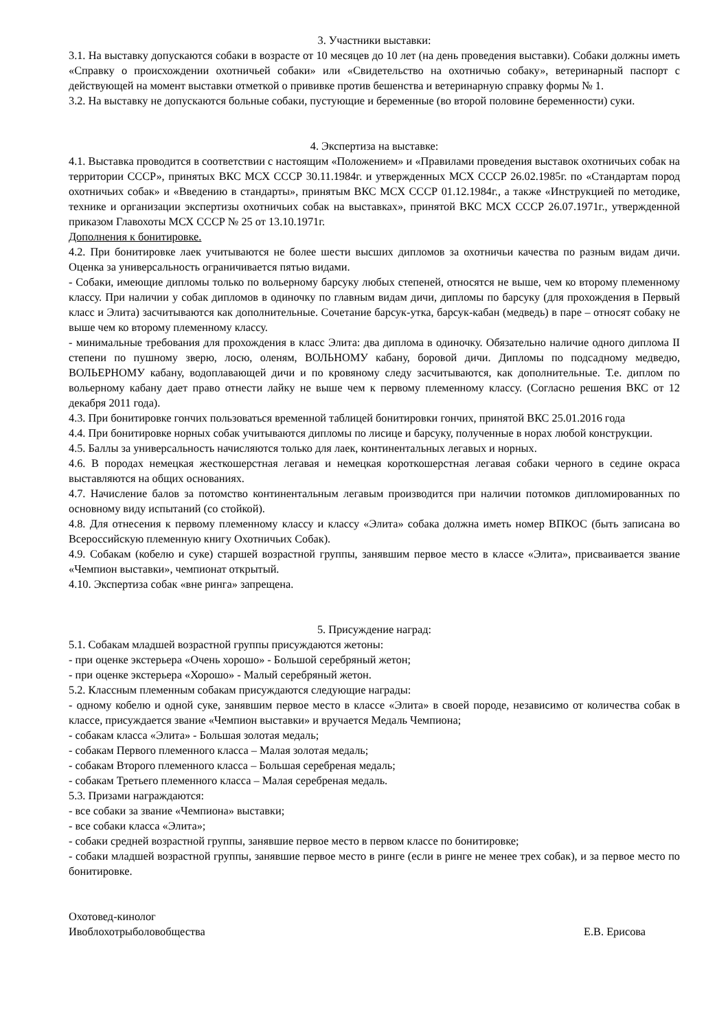3. Участники выставки:
3.1. На выставку допускаются собаки в возрасте от 10 месяцев до 10 лет (на день проведения выставки). Собаки должны иметь «Справку о происхождении охотничьей собаки» или «Свидетельство на охотничью собаку», ветеринарный паспорт с действующей на момент выставки отметкой о прививке против бешенства и ветеринарную справку формы № 1.
3.2. На выставку не допускаются больные собаки, пустующие и беременные (во второй половине беременности) суки.
4. Экспертиза на выставке:
4.1. Выставка проводится в соответствии с настоящим «Положением» и «Правилами проведения выставок охотничьих собак на территории СССР», принятых ВКС МСХ СССР 30.11.1984г. и утвержденных МСХ СССР 26.02.1985г. по «Стандартам пород охотничьих собак» и «Введению в стандарты», принятым ВКС МСХ СССР 01.12.1984г., а также «Инструкцией по методике, технике и организации экспертизы охотничьих собак на выставках», принятой ВКС МСХ СССР 26.07.1971г., утвержденной приказом Главохоты МСХ СССР № 25 от 13.10.1971г.
Дополнения к бонитировке.
4.2. При бонитировке лаек учитываются не более шести высших дипломов за охотничьи качества по разным видам дичи. Оценка за универсальность ограничивается пятью видами.
- Собаки, имеющие дипломы только по вольерному барсуку любых степеней, относятся не выше, чем ко второму племенному классу. При наличии у собак дипломов в одиночку по главным видам дичи, дипломы по барсуку (для прохождения в Первый класс и Элита) засчитываются как дополнительные. Сочетание барсук-утка, барсук-кабан (медведь) в паре – относят собаку не выше чем ко второму племенному классу.
- минимальные требования для прохождения в класс Элита: два диплома в одиночку. Обязательно наличие одного диплома II степени по пушному зверю, лосю, оленям, ВОЛЬНОМУ кабану, боровой дичи. Дипломы по подсадному медведю, ВОЛЬЕРНОМУ кабану, водоплавающей дичи и по кровяному следу засчитываются, как дополнительные. Т.е. диплом по вольерному кабану дает право отнести лайку не выше чем к первому племенному классу. (Согласно решения ВКС от 12 декабря 2011 года).
4.3. При бонитировке гончих пользоваться временной таблицей бонитировки гончих, принятой ВКС 25.01.2016 года
4.4. При бонитировке норных собак учитываются дипломы по лисице и барсуку, полученные в норах любой конструкции.
4.5. Баллы за универсальность начисляются только для лаек, континентальных легавых и норных.
4.6. В породах немецкая жесткошерстная легавая и немецкая короткошерстная легавая собаки черного в седине окраса выставляются на общих основаниях.
4.7. Начисление балов за потомство континентальным легавым производится при наличии потомков дипломированных по основному виду испытаний (со стойкой).
4.8. Для отнесения к первому племенному классу и классу «Элита» собака должна иметь номер ВПКОС (быть записана во Всероссийскую племенную книгу Охотничьих Собак).
4.9. Собакам (кобелю и суке) старшей возрастной группы, занявшим первое место в классе «Элита», присваивается звание «Чемпион выставки», чемпионат открытый.
4.10. Экспертиза собак «вне ринга» запрещена.
5. Присуждение наград:
5.1. Собакам младшей возрастной группы присуждаются жетоны:
- при оценке экстерьера «Очень хорошо» - Большой серебряный жетон;
- при оценке экстерьера «Хорошо» - Малый серебряный жетон.
5.2. Классным племенным собакам присуждаются следующие награды:
- одному кобелю и одной суке, занявшим первое место в классе «Элита» в своей породе, независимо от количества собак в классе, присуждается звание «Чемпион выставки» и вручается Медаль Чемпиона;
- собакам класса «Элита» - Большая золотая медаль;
- собакам Первого племенного класса – Малая золотая медаль;
- собакам Второго племенного класса – Большая серебреная медаль;
- собакам Третьего племенного класса – Малая серебреная медаль.
5.3. Призами награждаются:
- все собаки за звание «Чемпиона» выставки;
- все собаки класса «Элита»;
- собаки средней возрастной группы, занявшие первое место в первом классе по бонитировке;
- собаки младшей возрастной группы, занявшие первое место в ринге (если в ринге не менее трех собак), и за первое место по бонитировке.
Охотовед-кинолог
Ивоблохотрыболовобщества Е.В. Ерисова